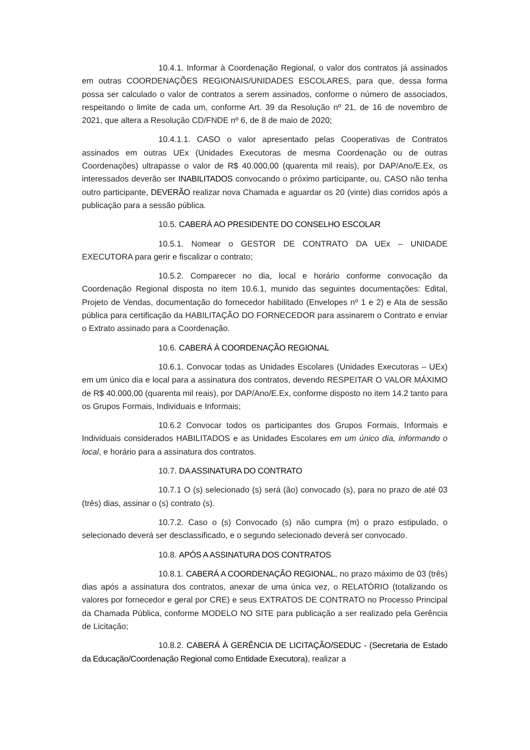10.4.1. Informar à Coordenação Regional, o valor dos contratos já assinados em outras COORDENAÇÕES REGIONAIS/UNIDADES ESCOLARES, para que, dessa forma possa ser calculado o valor de contratos a serem assinados, conforme o número de associados, respeitando o limite de cada um, conforme Art. 39 da Resolução nº 21, de 16 de novembro de 2021, que altera a Resolução CD/FNDE nº 6, de 8 de maio de 2020;
10.4.1.1. CASO o valor apresentado pelas Cooperativas de Contratos assinados em outras UEx (Unidades Executoras de mesma Coordenação ou de outras Coordenações) ultrapasse o valor de R$ 40.000,00 (quarenta mil reais), por DAP/Ano/E.Ex, os interessados deverão ser INABILITADOS convocando o próximo participante, ou, CASO não tenha outro participante, DEVERÃO realizar nova Chamada e aguardar os 20 (vinte) dias corridos após a publicação para a sessão pública.
10.5. CABERÁ AO PRESIDENTE DO CONSELHO ESCOLAR
10.5.1. Nomear o GESTOR DE CONTRATO DA UEx – UNIDADE EXECUTORA para gerir e fiscalizar o contrato;
10.5.2. Comparecer no dia, local e horário conforme convocação da Coordenação Regional disposta no item 10.6.1, munido das seguintes documentações: Edital, Projeto de Vendas, documentação do fornecedor habilitado (Envelopes nº 1 e 2) e Ata de sessão pública para certificação da HABILITAÇÃO DO FORNECEDOR para assinarem o Contrato e enviar o Extrato assinado para a Coordenação.
10.6. CABERÁ À COORDENAÇÃO REGIONAL
10.6.1. Convocar todas as Unidades Escolares (Unidades Executoras – UEx) em um único dia e local para a assinatura dos contratos, devendo RESPEITAR O VALOR MÁXIMO de R$ 40.000,00 (quarenta mil reais), por DAP/Ano/E.Ex, conforme disposto no item 14.2 tanto para os Grupos Formais, Individuais e Informais;
10.6.2 Convocar todos os participantes dos Grupos Formais, Informais e Individuais considerados HABILITADOS e as Unidades Escolares em um único dia, informando o local, e horário para a assinatura dos contratos.
10.7. DA ASSINATURA DO CONTRATO
10.7.1 O (s) selecionado (s) será (ão) convocado (s), para no prazo de até 03 (três) dias, assinar o (s) contrato (s).
10.7.2. Caso o (s) Convocado (s) não cumpra (m) o prazo estipulado, o selecionado deverá ser desclassificado, e o segundo selecionado deverá ser convocado.
10.8. APÓS A ASSINATURA DOS CONTRATOS
10.8.1. CABERÁ A COORDENAÇÃO REGIONAL, no prazo máximo de 03 (três) dias após a assinatura dos contratos, anexar de uma única vez, o RELATÓRIO (totalizando os valores por fornecedor e geral por CRE) e seus EXTRATOS DE CONTRATO no Processo Principal da Chamada Pública, conforme MODELO NO SITE para publicação a ser realizado pela Gerência de Licitação;
10.8.2. CABERÁ À GERÊNCIA DE LICITAÇÃO/SEDUC - (Secretaria de Estado da Educação/Coordenação Regional como Entidade Executora), realizar a